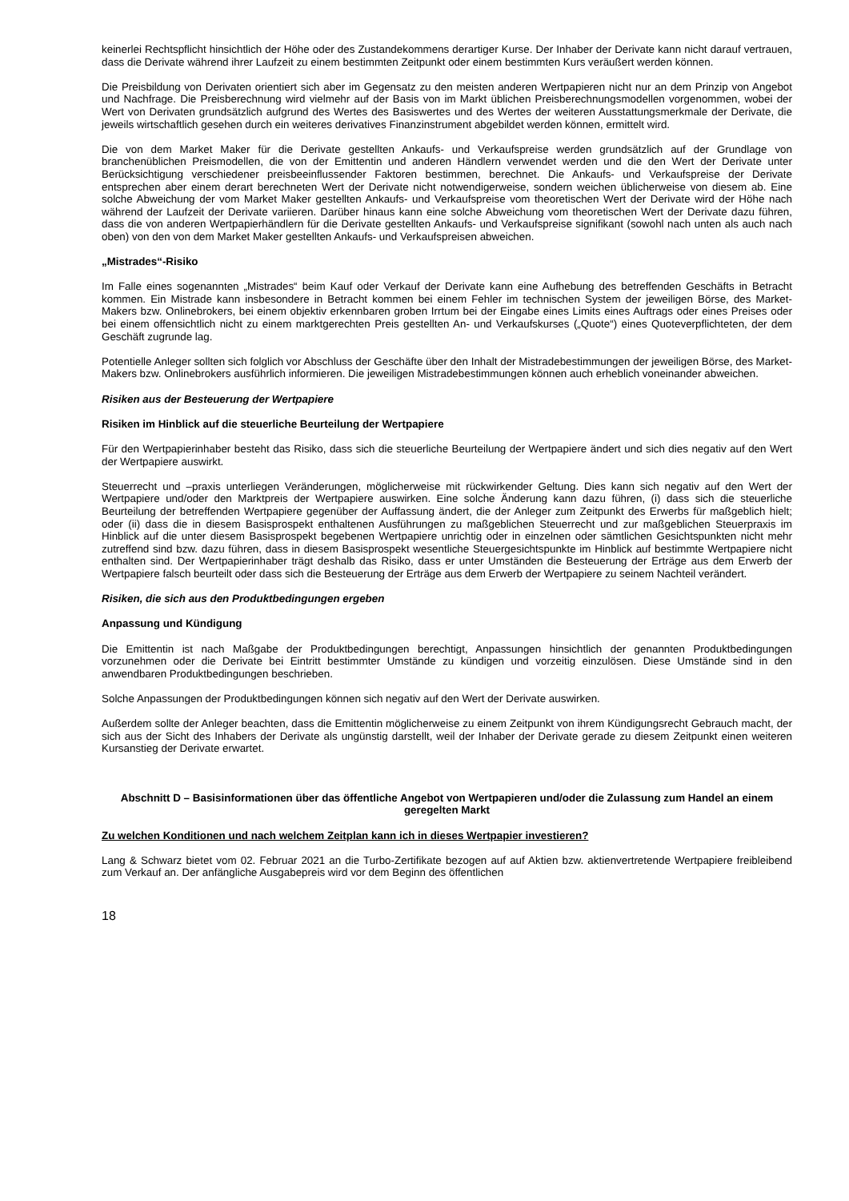keinerlei Rechtspflicht hinsichtlich der Höhe oder des Zustandekommens derartiger Kurse. Der Inhaber der Derivate kann nicht darauf vertrauen, dass die Derivate während ihrer Laufzeit zu einem bestimmten Zeitpunkt oder einem bestimmten Kurs veräußert werden können.
Die Preisbildung von Derivaten orientiert sich aber im Gegensatz zu den meisten anderen Wertpapieren nicht nur an dem Prinzip von Angebot und Nachfrage. Die Preisberechnung wird vielmehr auf der Basis von im Markt üblichen Preisberechnungsmodellen vorgenommen, wobei der Wert von Derivaten grundsätzlich aufgrund des Wertes des Basiswertes und des Wertes der weiteren Ausstattungsmerkmale der Derivate, die jeweils wirtschaftlich gesehen durch ein weiteres derivatives Finanzinstrument abgebildet werden können, ermittelt wird.
Die von dem Market Maker für die Derivate gestellten Ankaufs- und Verkaufspreise werden grundsätzlich auf der Grundlage von branchenüblichen Preismodellen, die von der Emittentin und anderen Händlern verwendet werden und die den Wert der Derivate unter Berücksichtigung verschiedener preisbeeinflussender Faktoren bestimmen, berechnet. Die Ankaufs- und Verkaufspreise der Derivate entsprechen aber einem derart berechneten Wert der Derivate nicht notwendigerweise, sondern weichen üblicherweise von diesem ab. Eine solche Abweichung der vom Market Maker gestellten Ankaufs- und Verkaufspreise vom theoretischen Wert der Derivate wird der Höhe nach während der Laufzeit der Derivate variieren. Darüber hinaus kann eine solche Abweichung vom theoretischen Wert der Derivate dazu führen, dass die von anderen Wertpapierhändlern für die Derivate gestellten Ankaufs- und Verkaufspreise signifikant (sowohl nach unten als auch nach oben) von den von dem Market Maker gestellten Ankaufs- und Verkaufspreisen abweichen.
„Mistrades“-Risiko
Im Falle eines sogenannten „Mistrades“ beim Kauf oder Verkauf der Derivate kann eine Aufhebung des betreffenden Geschäfts in Betracht kommen. Ein Mistrade kann insbesondere in Betracht kommen bei einem Fehler im technischen System der jeweiligen Börse, des Market-Makers bzw. Onlinebrokers, bei einem objektiv erkennbaren groben Irrtum bei der Eingabe eines Limits eines Auftrags oder eines Preises oder bei einem offensichtlich nicht zu einem marktgerechten Preis gestellten An- und Verkaufskurses („Quote“) eines Quoteverpflichteten, der dem Geschäft zugrunde lag.
Potentielle Anleger sollten sich folglich vor Abschluss der Geschäfte über den Inhalt der Mistradebestimmungen der jeweiligen Börse, des Market-Makers bzw. Onlinebrokers ausführlich informieren. Die jeweiligen Mistradebestimmungen können auch erheblich voneinander abweichen.
Risiken aus der Besteuerung der Wertpapiere
Risiken im Hinblick auf die steuerliche Beurteilung der Wertpapiere
Für den Wertpapierinhaber besteht das Risiko, dass sich die steuerliche Beurteilung der Wertpapiere ändert und sich dies negativ auf den Wert der Wertpapiere auswirkt.
Steuerrecht und –praxis unterliegen Veränderungen, möglicherweise mit rückwirkender Geltung. Dies kann sich negativ auf den Wert der Wertpapiere und/oder den Marktpreis der Wertpapiere auswirken. Eine solche Änderung kann dazu führen, (i) dass sich die steuerliche Beurteilung der betreffenden Wertpapiere gegenüber der Auffassung ändert, die der Anleger zum Zeitpunkt des Erwerbs für maßgeblich hielt; oder (ii) dass die in diesem Basisprospekt enthaltenen Ausführungen zu maßgeblichen Steuerrecht und zur maßgeblichen Steuerpraxis im Hinblick auf die unter diesem Basisprospekt begebenen Wertpapiere unrichtig oder in einzelnen oder sämtlichen Gesichtspunkten nicht mehr zutreffend sind bzw. dazu führen, dass in diesem Basisprospekt wesentliche Steuergesichtspunkte im Hinblick auf bestimmte Wertpapiere nicht enthalten sind. Der Wertpapierinhaber trägt deshalb das Risiko, dass er unter Umständen die Besteuerung der Erträge aus dem Erwerb der Wertpapiere falsch beurteilt oder dass sich die Besteuerung der Erträge aus dem Erwerb der Wertpapiere zu seinem Nachteil verändert.
Risiken, die sich aus den Produktbedingungen ergeben
Anpassung und Kündigung
Die Emittentin ist nach Maßgabe der Produktbedingungen berechtigt, Anpassungen hinsichtlich der genannten Produktbedingungen vorzunehmen oder die Derivate bei Eintritt bestimmter Umstände zu kündigen und vorzeitig einzulösen. Diese Umstände sind in den anwendbaren Produktbedingungen beschrieben.
Solche Anpassungen der Produktbedingungen können sich negativ auf den Wert der Derivate auswirken.
Außerdem sollte der Anleger beachten, dass die Emittentin möglicherweise zu einem Zeitpunkt von ihrem Kündigungsrecht Gebrauch macht, der sich aus der Sicht des Inhabers der Derivate als ungünstig darstellt, weil der Inhaber der Derivate gerade zu diesem Zeitpunkt einen weiteren Kursanstieg der Derivate erwartet.
Abschnitt D – Basisinformationen über das öffentliche Angebot von Wertpapieren und/oder die Zulassung zum Handel an einem geregelten Markt
Zu welchen Konditionen und nach welchem Zeitplan kann ich in dieses Wertpapier investieren?
Lang & Schwarz bietet vom 02. Februar 2021 an die Turbo-Zertifikate bezogen auf auf Aktien bzw. aktienvertretende Wertpapiere freibleibend zum Verkauf an. Der anfängliche Ausgabepreis wird vor dem Beginn des öffentlichen
18